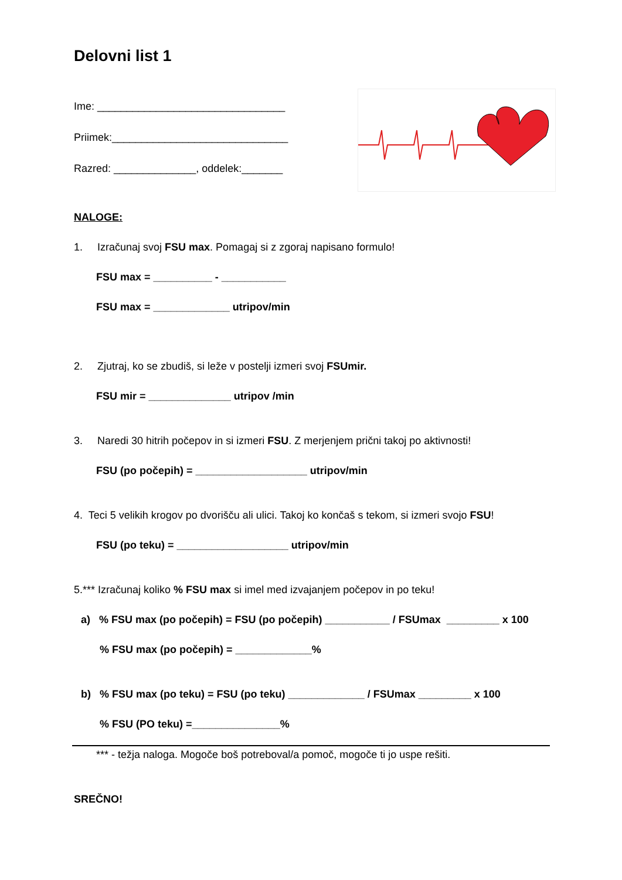Delovni list 1
Ime: ________________________________
Priimek:______________________________
Razred: ______________, oddelek:_______
NALOGE:
1. Izračunaj svoj FSU max. Pomagaj si z zgoraj napisano formulo!
FSU max = __________ - ___________
FSU max = _____________ utripov/min
2. Zjutraj, ko se zbudiš, si leže v postelji izmeri svoj FSUmir.
FSU mir = ______________ utripov /min
3. Naredi 30 hitrih počepov in si izmeri FSU. Z merjenjem prični takoj po aktivnosti!
FSU (po počepih) = ___________________ utripov/min
4. Teci 5 velikih krogov po dvorišču ali ulici. Takoj ko končaš s tekom, si izmeri svojo FSU!
FSU (po teku) = ___________________ utripov/min
5.*** Izračunaj koliko % FSU max si imel med izvajanjem počepov in po teku!
a) % FSU max (po počepih) = FSU (po počepih) ___________ / FSUmax _________ x 100
% FSU max (po počepih) = _____________%
b) % FSU max (po teku) = FSU (po teku) _____________ / FSUmax _________ x 100
% FSU (PO teku) =_______________%
*** - težja naloga. Mogoče boš potreboval/a pomoč, mogoče ti jo uspe rešiti.
SREČNO!